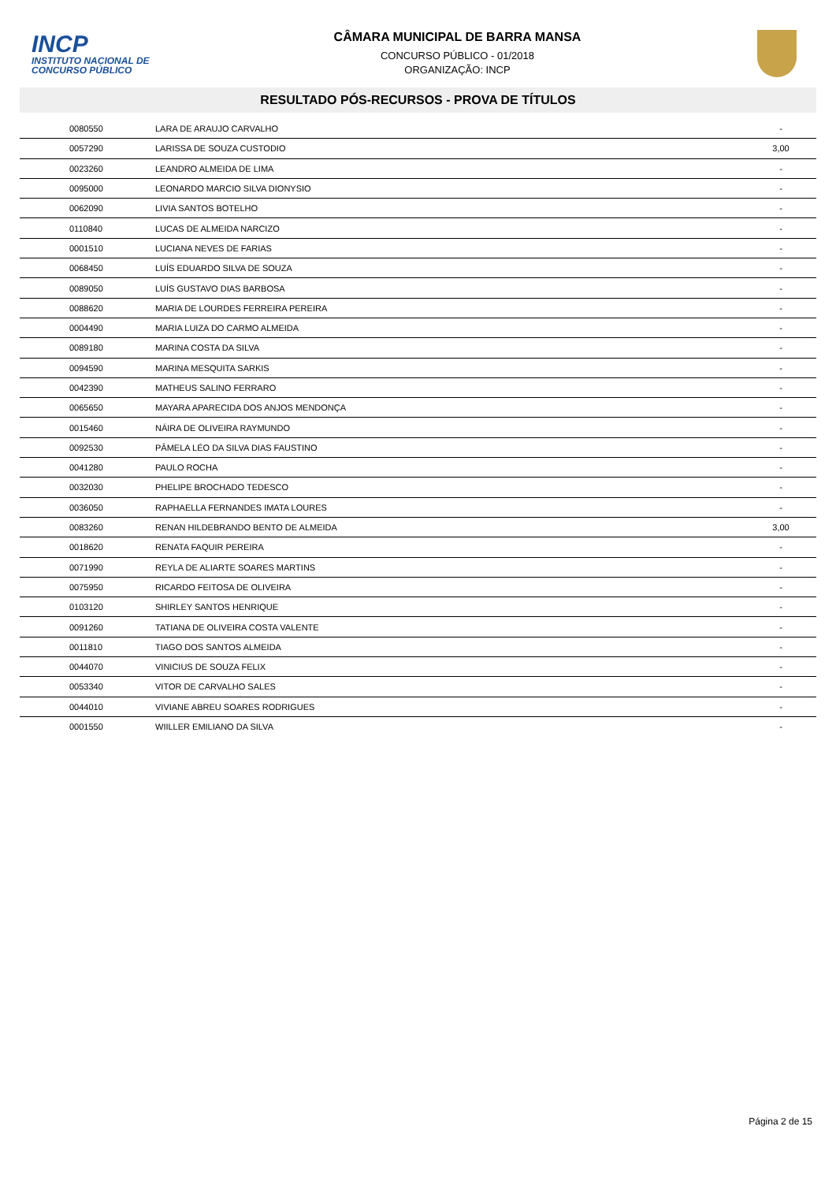INCP
INSTITUTO NACIONAL DE CONCURSO PÚBLICO
CÂMARA MUNICIPAL DE BARRA MANSA
CONCURSO PÚBLICO - 01/2018
ORGANIZAÇÃO: INCP
RESULTADO PÓS-RECURSOS - PROVA DE TÍTULOS
| 0080550 | LARA DE ARAUJO CARVALHO | - |
| 0057290 | LARISSA DE SOUZA CUSTODIO | 3,00 |
| 0023260 | LEANDRO ALMEIDA DE LIMA | - |
| 0095000 | LEONARDO MARCIO SILVA DIONYSIO | - |
| 0062090 | LIVIA SANTOS BOTELHO | - |
| 0110840 | LUCAS DE ALMEIDA NARCIZO | - |
| 0001510 | LUCIANA NEVES DE FARIAS | - |
| 0068450 | LUÍS EDUARDO SILVA DE SOUZA | - |
| 0089050 | LUÍS GUSTAVO DIAS BARBOSA | - |
| 0088620 | MARIA DE LOURDES FERREIRA PEREIRA | - |
| 0004490 | MARIA LUIZA DO CARMO ALMEIDA | - |
| 0089180 | MARINA COSTA DA SILVA | - |
| 0094590 | MARINA MESQUITA SARKIS | - |
| 0042390 | MATHEUS SALINO FERRARO | - |
| 0065650 | MAYARA APARECIDA DOS ANJOS MENDONÇA | - |
| 0015460 | NÁIRA DE OLIVEIRA RAYMUNDO | - |
| 0092530 | PÂMELA LÉO DA SILVA DIAS FAUSTINO | - |
| 0041280 | PAULO ROCHA | - |
| 0032030 | PHELIPE BROCHADO TEDESCO | - |
| 0036050 | RAPHAELLA FERNANDES IMATA LOURES | - |
| 0083260 | RENAN HILDEBRANDO BENTO DE ALMEIDA | 3,00 |
| 0018620 | RENATA FAQUIR PEREIRA | - |
| 0071990 | REYLA DE ALIARTE SOARES MARTINS | - |
| 0075950 | RICARDO FEITOSA DE OLIVEIRA | - |
| 0103120 | SHIRLEY SANTOS HENRIQUE | - |
| 0091260 | TATIANA DE OLIVEIRA COSTA VALENTE | - |
| 0011810 | TIAGO DOS SANTOS ALMEIDA | - |
| 0044070 | VINICIUS DE SOUZA FELIX | - |
| 0053340 | VITOR DE CARVALHO SALES | - |
| 0044010 | VIVIANE ABREU SOARES RODRIGUES | - |
| 0001550 | WIILLER EMILIANO DA SILVA | - |
Página 2 de 15